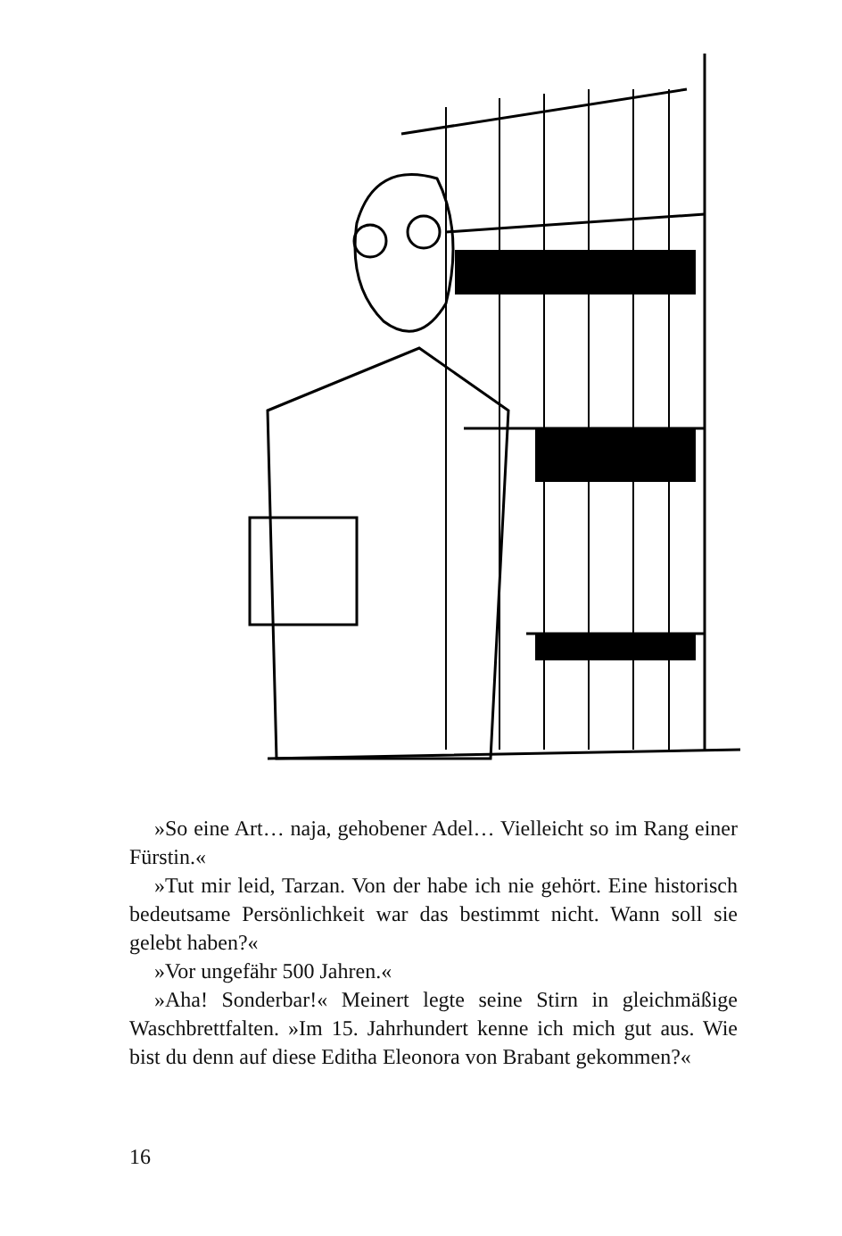»So eine Art… naja, gehobener Adel… Vielleicht so im Rang einer Fürstin.«
»Tut mir leid, Tarzan. Von der habe ich nie gehört. Eine historisch bedeutsame Persönlichkeit war das bestimmt nicht. Wann soll sie gelebt haben?«
»Vor ungefähr 500 Jahren.«
»Aha! Sonderbar!« Meinert legte seine Stirn in gleichmäßige Waschbrettfalten. »Im 15. Jahrhundert kenne ich mich gut aus. Wie bist du denn auf diese Editha Eleonora von Brabant gekommen?«
16